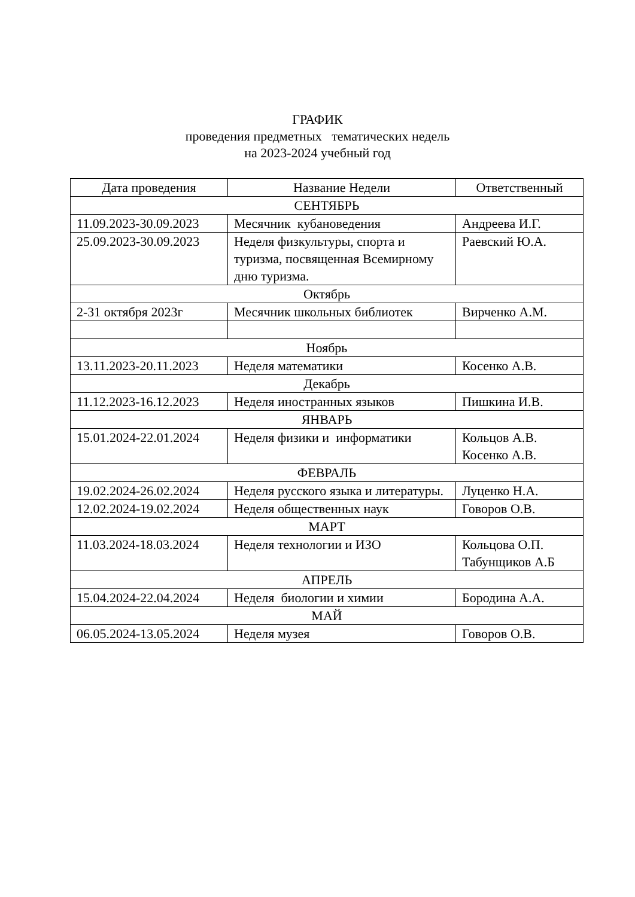ГРАФИК
проведения предметных тематических недель
на 2023-2024 учебный год
| Дата проведения | Название Недели | Ответственный |
| --- | --- | --- |
| СЕНТЯБРЬ | | |
| 11.09.2023-30.09.2023 | Месячник кубановедения | Андреева И.Г. |
| 25.09.2023-30.09.2023 | Неделя физкультуры, спорта и туризма, посвященная Всемирному дню туризма. | Раевский Ю.А. |
| Октябрь | | |
| 2-31 октября 2023г | Месячник школьных библиотек | Вирченко А.М. |
| Ноябрь | | |
| 13.11.2023-20.11.2023 | Неделя математики | Косенко А.В. |
| Декабрь | | |
| 11.12.2023-16.12.2023 | Неделя иностранных языков | Пишкина И.В. |
| ЯНВАРЬ | | |
| 15.01.2024-22.01.2024 | Неделя физики и информатики | Кольцов А.В. Косенко А.В. |
| ФЕВРАЛЬ | | |
| 19.02.2024-26.02.2024 | Неделя русского языка и литературы. | Луценко Н.А. |
| 12.02.2024-19.02.2024 | Неделя общественных наук | Говоров О.В. |
| МАРТ | | |
| 11.03.2024-18.03.2024 | Неделя технологии и ИЗО | Кольцова О.П. Табунщиков А.Б |
| АПРЕЛЬ | | |
| 15.04.2024-22.04.2024 | Неделя биологии и химии | Бородина А.А. |
| МАЙ | | |
| 06.05.2024-13.05.2024 | Неделя музея | Говоров О.В. |